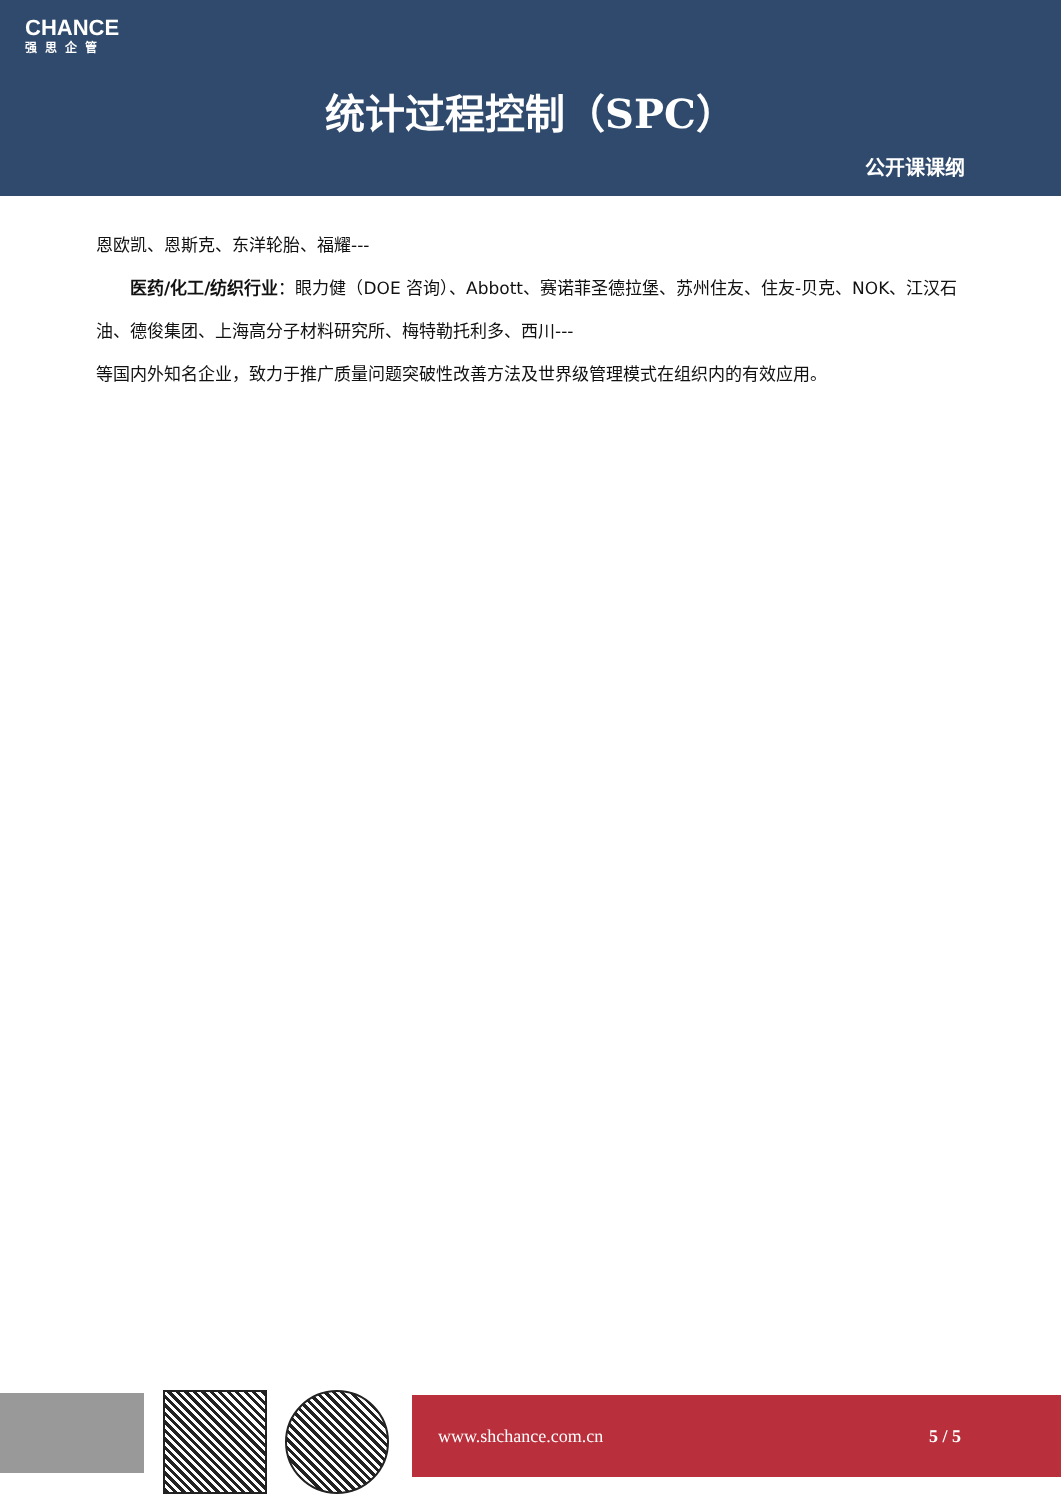CHANCE
强思企管
统计过程控制（SPC）
公开课课纲
恩欧凯、恩斯克、东洋轮胎、福耀---
医药/化工/纺织行业：眼力健（DOE 咨询）、Abbott、赛诺菲圣德拉堡、苏州住友、住友-贝克、NOK、江汉石油、德俊集团、上海高分子材料研究所、梅特勒托利多、西川---
等国内外知名企业，致力于推广质量问题突破性改善方法及世界级管理模式在组织内的有效应用。
www.shchance.com.cn 5 / 5